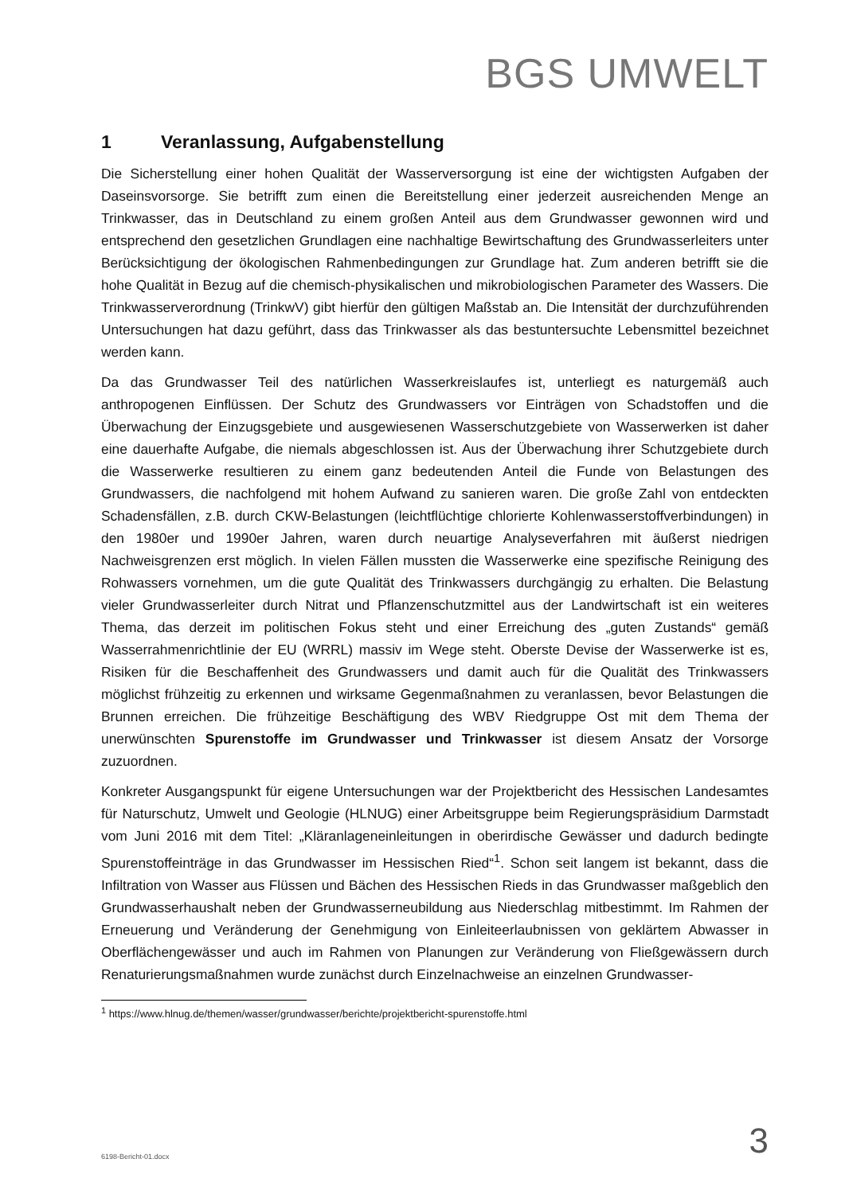BGS UMWELT
1 Veranlassung, Aufgabenstellung
Die Sicherstellung einer hohen Qualität der Wasserversorgung ist eine der wichtigsten Aufgaben der Daseinsvorsorge. Sie betrifft zum einen die Bereitstellung einer jederzeit ausreichenden Menge an Trinkwasser, das in Deutschland zu einem großen Anteil aus dem Grundwasser gewonnen wird und entsprechend den gesetzlichen Grundlagen eine nachhaltige Bewirtschaftung des Grundwasserleiters unter Berücksichtigung der ökologischen Rahmenbedingungen zur Grundlage hat. Zum anderen betrifft sie die hohe Qualität in Bezug auf die chemisch-physikalischen und mikrobiologischen Parameter des Wassers. Die Trinkwasserverordnung (TrinkwV) gibt hierfür den gültigen Maßstab an. Die Intensität der durchzuführenden Untersuchungen hat dazu geführt, dass das Trinkwasser als das bestuntersuchte Lebensmittel bezeichnet werden kann.
Da das Grundwasser Teil des natürlichen Wasserkreislaufes ist, unterliegt es naturgemäß auch anthropogenen Einflüssen. Der Schutz des Grundwassers vor Einträgen von Schadstoffen und die Überwachung der Einzugsgebiete und ausgewiesenen Wasserschutzgebiete von Wasserwerken ist daher eine dauerhafte Aufgabe, die niemals abgeschlossen ist. Aus der Überwachung ihrer Schutzgebiete durch die Wasserwerke resultieren zu einem ganz bedeutenden Anteil die Funde von Belastungen des Grundwassers, die nachfolgend mit hohem Aufwand zu sanieren waren. Die große Zahl von entdeckten Schadensfällen, z.B. durch CKW-Belastungen (leichtflüchtige chlorierte Kohlenwasserstoffverbindungen) in den 1980er und 1990er Jahren, waren durch neuartige Analyseverfahren mit äußerst niedrigen Nachweisgrenzen erst möglich. In vielen Fällen mussten die Wasserwerke eine spezifische Reinigung des Rohwassers vornehmen, um die gute Qualität des Trinkwassers durchgängig zu erhalten. Die Belastung vieler Grundwasserleiter durch Nitrat und Pflanzenschutzmittel aus der Landwirtschaft ist ein weiteres Thema, das derzeit im politischen Fokus steht und einer Erreichung des „guten Zustands“ gemäß Wasserrahmenrichtlinie der EU (WRRL) massiv im Wege steht. Oberste Devise der Wasserwerke ist es, Risiken für die Beschaffenheit des Grundwassers und damit auch für die Qualität des Trinkwassers möglichst frühzeitig zu erkennen und wirksame Gegenmaßnahmen zu veranlassen, bevor Belastungen die Brunnen erreichen. Die frühzeitige Beschäftigung des WBV Riedgruppe Ost mit dem Thema der unerwünschten Spurenstoffe im Grundwasser und Trinkwasser ist diesem Ansatz der Vorsorge zuzuordnen.
Konkreter Ausgangspunkt für eigene Untersuchungen war der Projektbericht des Hessischen Landesamtes für Naturschutz, Umwelt und Geologie (HLNUG) einer Arbeitsgruppe beim Regierungspräsidium Darmstadt vom Juni 2016 mit dem Titel: „Kläranlageneinleitungen in oberirdische Gewässer und dadurch bedingte Spurenstoffeinträge in das Grundwasser im Hessischen Ried“<sup>1</sup>. Schon seit langem ist bekannt, dass die Infiltration von Wasser aus Flüssen und Bächen des Hessischen Rieds in das Grundwasser maßgeblich den Grundwasserhaushalt neben der Grundwasserneubildung aus Niederschlag mitbestimmt. Im Rahmen der Erneuerung und Veränderung der Genehmigung von Einleiteerlaubnissen von geklärtem Abwasser in Oberflächengewässer und auch im Rahmen von Planungen zur Veränderung von Fließgewässern durch Renaturierungsmaßnahmen wurde zunächst durch Einzelnachweise an einzelnen Grundwasser-
<sup>1</sup> https://www.hlnug.de/themen/wasser/grundwasser/berichte/projektbericht-spurenstoffe.html
6198-Bericht-01.docx 3